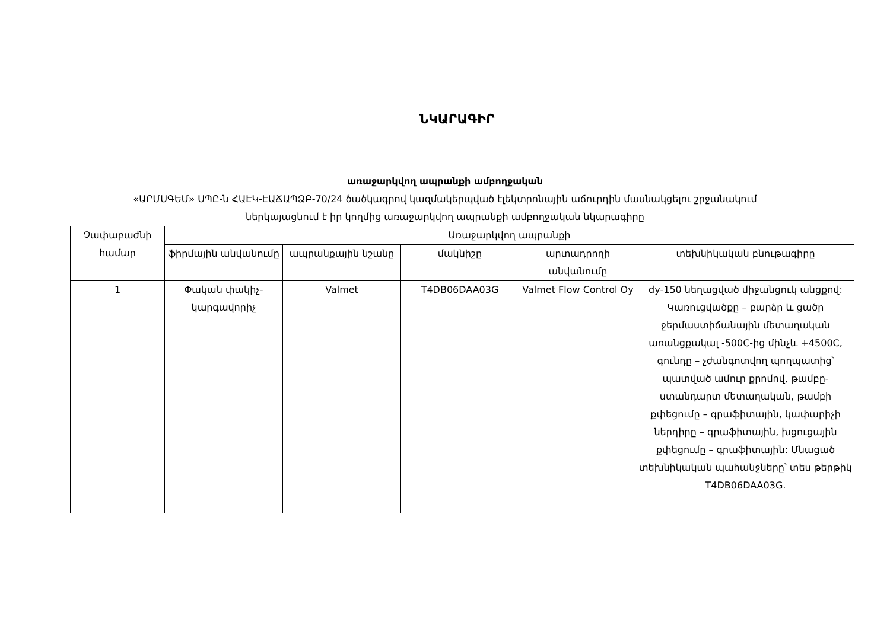ՆԿԱՐԱԳԻՐ
առաջարկվող ապրանքի ամբողջական
«ԱՐՄՍԳԵՄ» ՍՊԸ-ն ՀԱԷԿ-ԷԱՃԱՊՁԲ-70/24 ծածկագրով կազմակերպված էլեկտրոնային աճուրդին մասնակցելու շրջանակում
ներկայացնում է իր կողմից առաջարկվող ապրանքի ամբողջական նկարագիրը
| Չափաբաժնի համար | Առաջարկվող ապրանքի | | | | |
| --- | --- | --- | --- | --- | --- |
| | ֆիրմային անվանումը | ապրանքային նշանը | մակնիշը | արտադրողի անվանումը | տեխնիկական բնութագիրը |
| 1 | Փական փակիչ-կարգավորիչ | Valmet | T4DB06DAA03G | Valmet Flow Control Oy | dy-150 նեղացված միջանցուկ անցքով: Կառուցվածքը – բարձր և ցածր ջերմաստիճանային մետաղական առանցքակալ -500C-ից մինչև +4500C, գունդը – չժանգոտվող պողպատից՝ պատված ամուր քրոմով, թամբը- ստանդարտ մետաղական, թամբի քփեցումը – գրաֆիտային, կափարիչի ներդիրը – գրաֆիտային, խցուցային քփեցումը – գրաֆիտային: Մնացած տեխնիկական պահանջները՝ տես թերթիկ T4DB06DAA03G. |